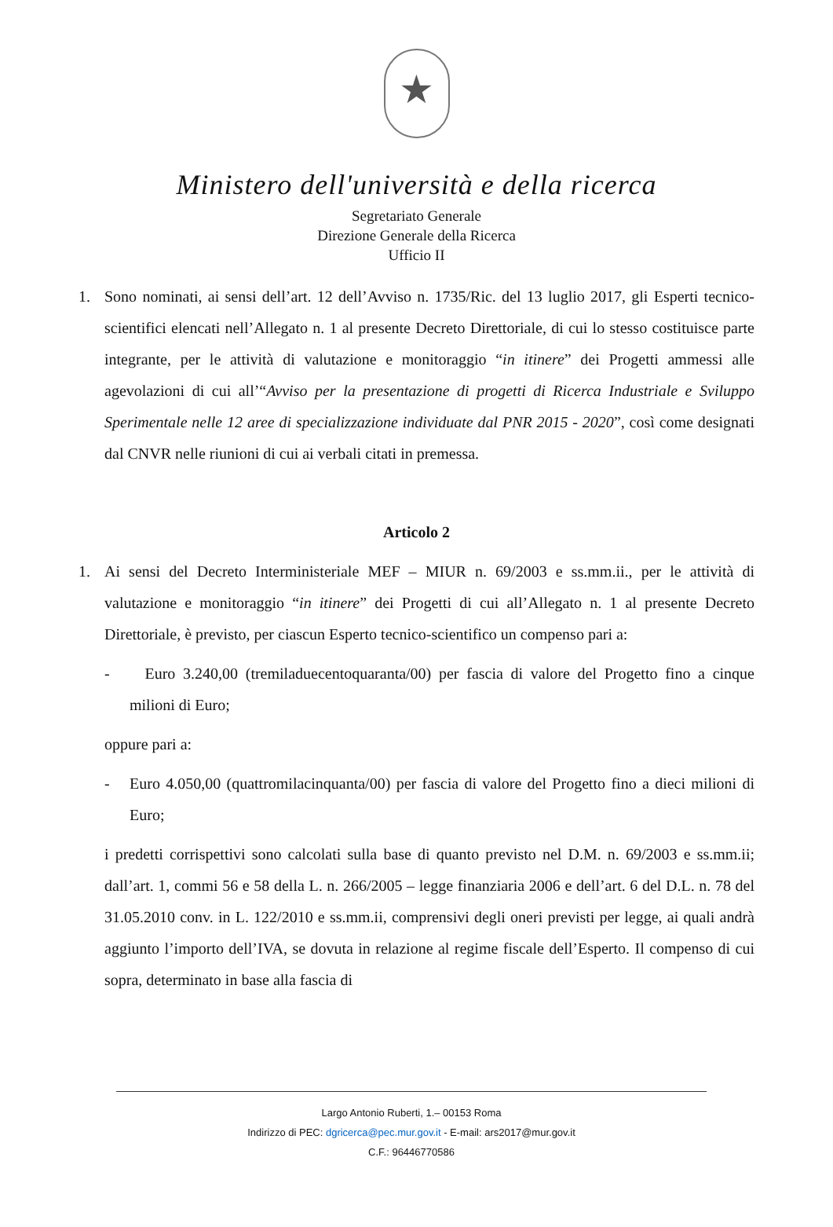★
Ministero dell'università e della ricerca
Segretariato Generale
Direzione Generale della Ricerca
Ufficio II
1. Sono nominati, ai sensi dell’art. 12 dell’Avviso n. 1735/Ric. del 13 luglio 2017, gli Esperti tecnico-scientifici elencati nell’Allegato n. 1 al presente Decreto Direttoriale, di cui lo stesso costituisce parte integrante, per le attività di valutazione e monitoraggio “in itinere” dei Progetti ammessi alle agevolazioni di cui all’“Avviso per la presentazione di progetti di Ricerca Industriale e Sviluppo Sperimentale nelle 12 aree di specializzazione individuate dal PNR 2015 - 2020”, così come designati dal CNVR nelle riunioni di cui ai verbali citati in premessa.
Articolo 2
1. Ai sensi del Decreto Interministeriale MEF – MIUR n. 69/2003 e ss.mm.ii., per le attività di valutazione e monitoraggio “in itinere” dei Progetti di cui all’Allegato n. 1 al presente Decreto Direttoriale, è previsto, per ciascun Esperto tecnico-scientifico un compenso pari a:
- Euro 3.240,00 (tremiladuecentoquaranta/00) per fascia di valore del Progetto fino a cinque milioni di Euro;
oppure pari a:
- Euro 4.050,00 (quattromilacinquanta/00) per fascia di valore del Progetto fino a dieci milioni di Euro;
i predetti corrispettivi sono calcolati sulla base di quanto previsto nel D.M. n. 69/2003 e ss.mm.ii; dall’art. 1, commi 56 e 58 della L. n. 266/2005 – legge finanziaria 2006 e dell’art. 6 del D.L. n. 78 del 31.05.2010 conv. in L. 122/2010 e ss.mm.ii, comprensivi degli oneri previsti per legge, ai quali andrà aggiunto l’importo dell’IVA, se dovuta in relazione al regime fiscale dell’Esperto. Il compenso di cui sopra, determinato in base alla fascia di
Largo Antonio Ruberti, 1.– 00153 Roma
Indirizzo di PEC: dgricerca@pec.mur.gov.it - E-mail: ars2017@mur.gov.it
C.F.: 96446770586